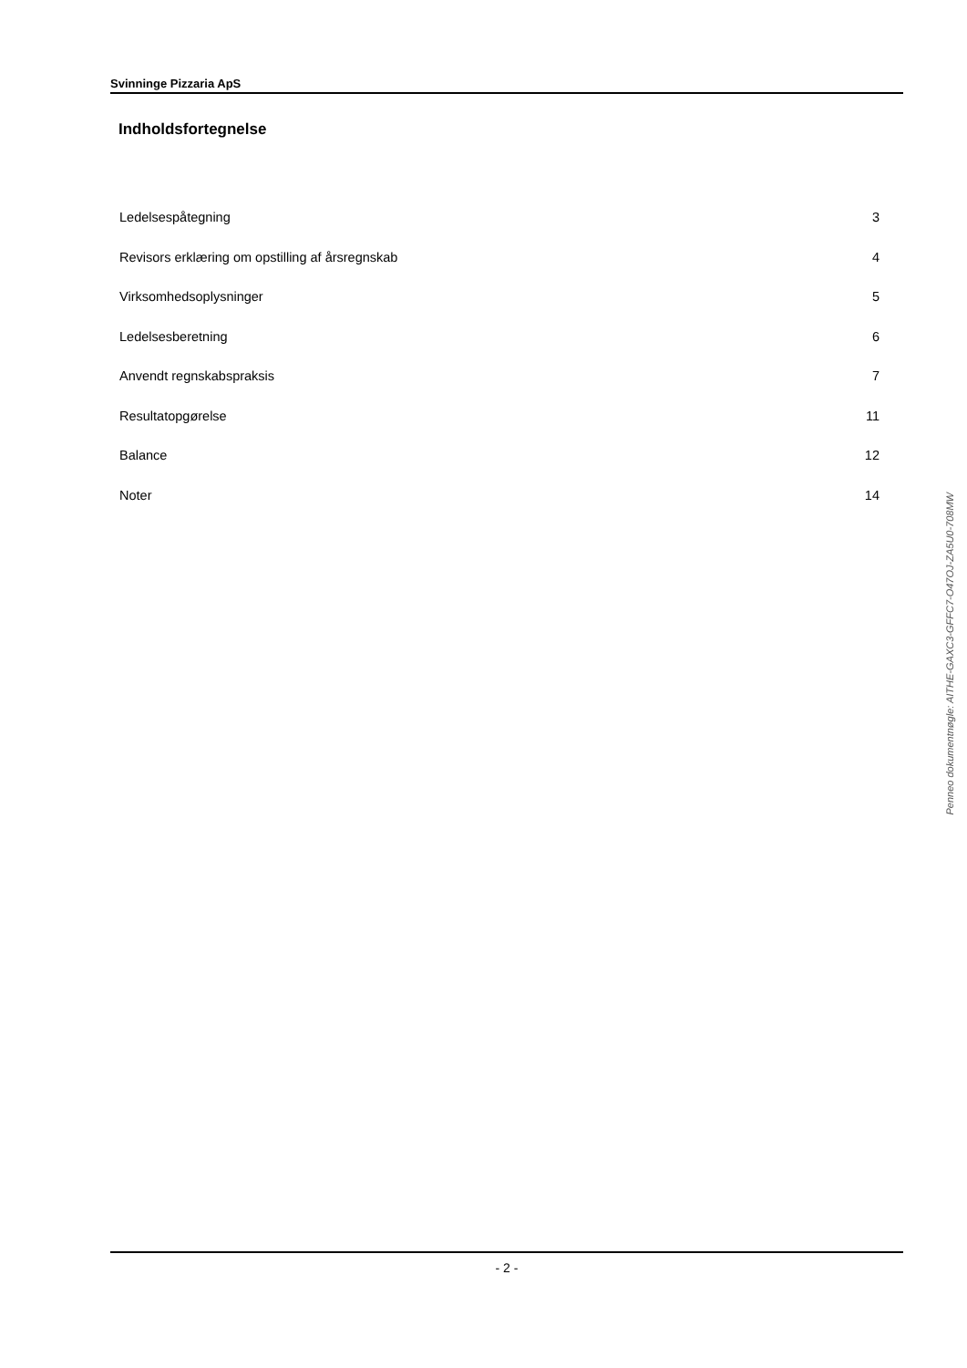Svinninge Pizzaria ApS
Indholdsfortegnelse
Ledelsespåtegning 3
Revisors erklæring om opstilling af årsregnskab 4
Virksomhedsoplysninger 5
Ledelsesberetning 6
Anvendt regnskabspraksis 7
Resultatopgørelse 11
Balance 12
Noter 14
Penneo dokumentnøgle: AITHE-GAXC3-GFFC7-O47OJ-ZA5U0-708MW
- 2 -